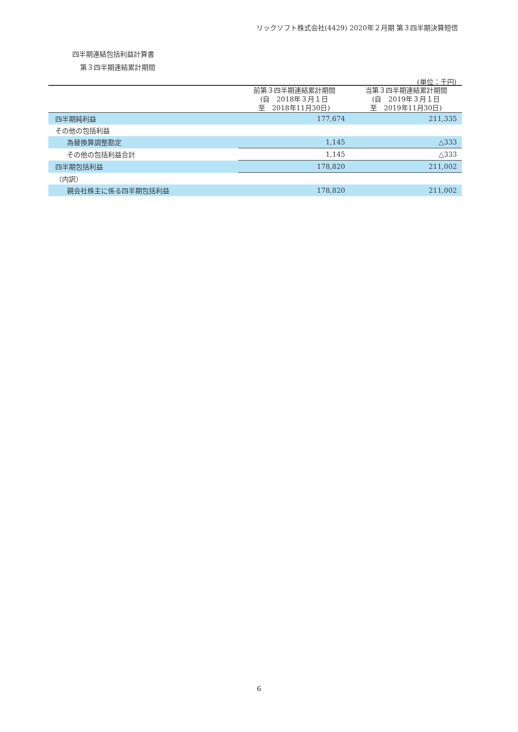リックソフト株式会社(4429) 2020年２月期 第３四半期決算短信
四半期連結包括利益計算書
第３四半期連結累計期間
(単位：千円)
| | 前第３四半期連結累計期間 (自 2018年３月１日 至 2018年11月30日) | 当第３四半期連結累計期間 (自 2019年３月１日 至 2019年11月30日) |
| --- | --- | --- |
| 四半期純利益 | 177,674 | 211,335 |
| その他の包括利益 | | |
| 為替換算調整勘定 | 1,145 | △333 |
| その他の包括利益合計 | 1,145 | △333 |
| 四半期包括利益 | 178,820 | 211,002 |
| （内訳） | | |
| 親会社株主に係る四半期包括利益 | 178,820 | 211,002 |
6